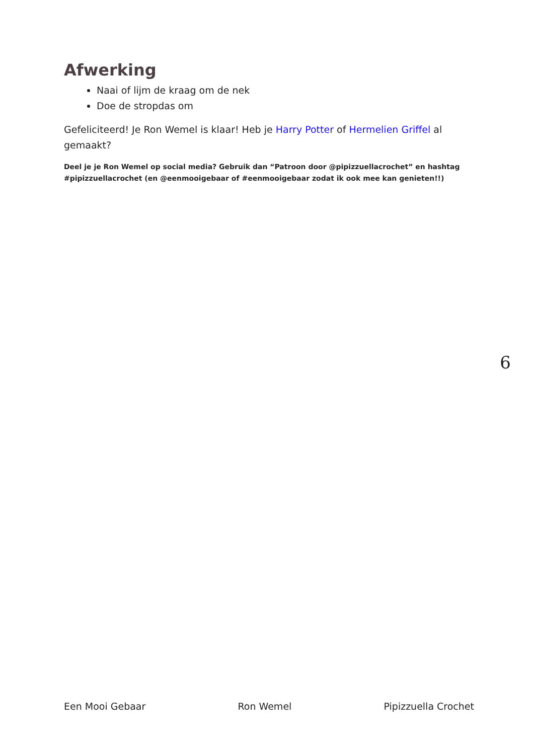Afwerking
Naai of lijm de kraag om de nek
Doe de stropdas om
Gefeliciteerd! Je Ron Wemel is klaar! Heb je Harry Potter of Hermelien Griffel al gemaakt?
Deel je je Ron Wemel op social media? Gebruik dan “Patroon door @pipizzuellacrochet” en hashtag #pipizzuellacrochet (en @eenmooigebaar of #eenmooigebaar zodat ik ook mee kan genieten!!)
6
Een Mooi Gebaar Ron Wemel Pipizzuella Crochet